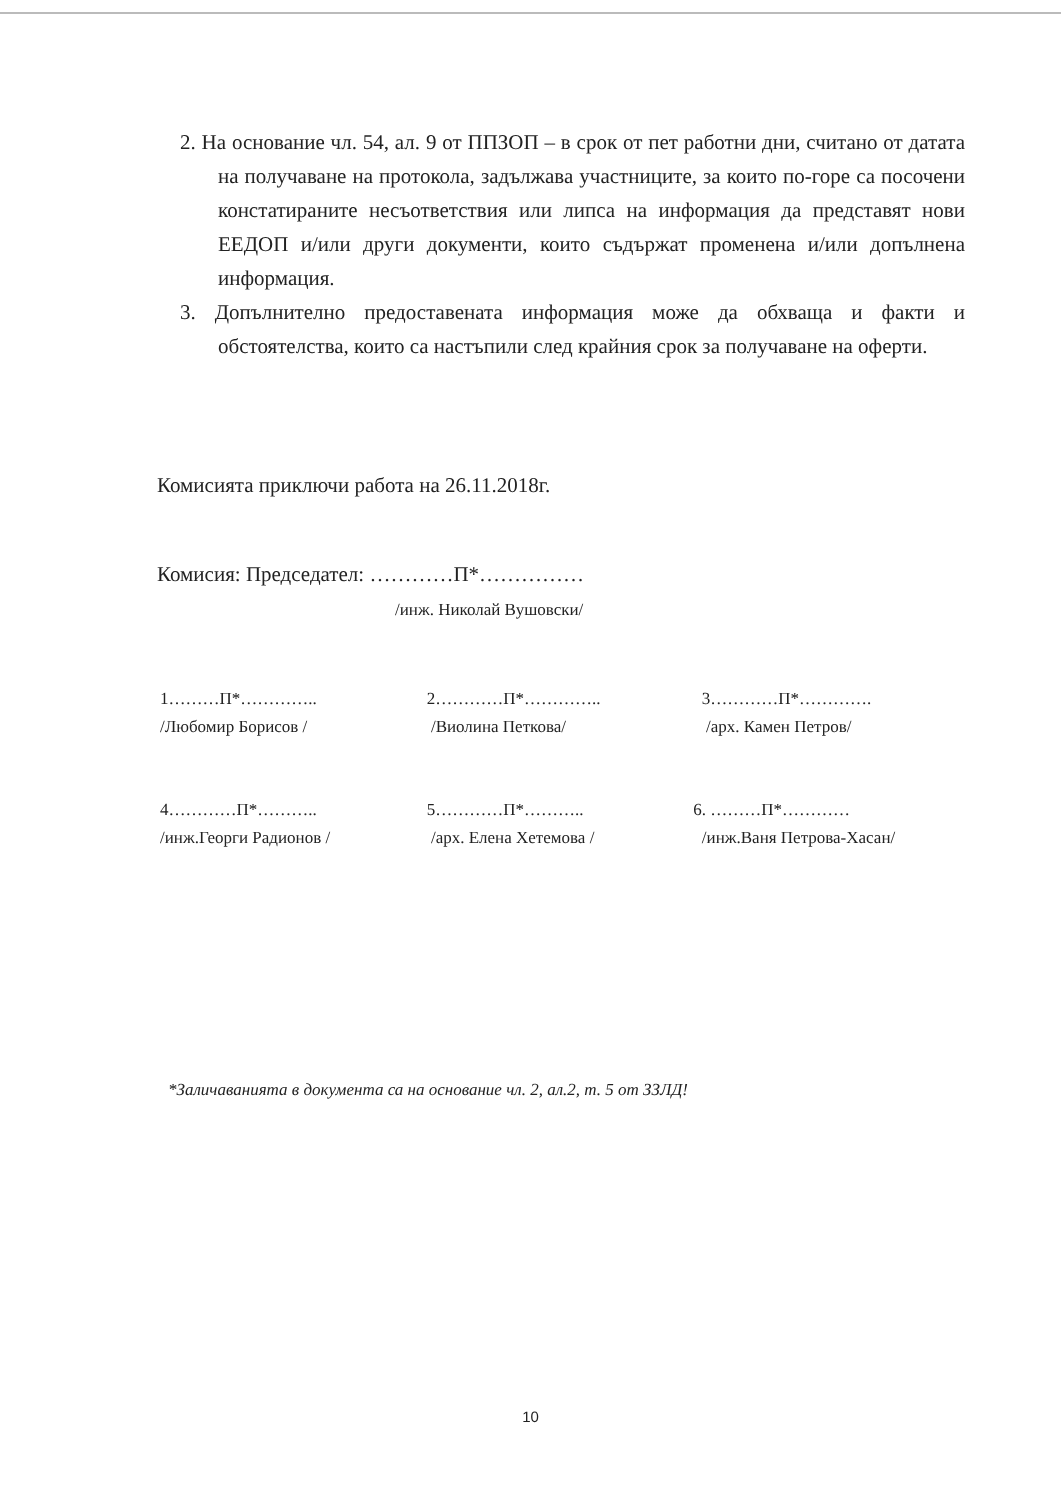2. На основание чл. 54, ал. 9 от ППЗОП – в срок от пет работни дни, считано от датата на получаване на протокола, задължава участниците, за които по-горе са посочени констатираните несъответствия или липса на информация да представят нови ЕЕДОП и/или други документи, които съдържат променена и/или допълнена информация.
3. Допълнително предоставената информация може да обхваща и факти и обстоятелства, които са настъпили след крайния срок за получаване на оферти.
Комисията приключи работа на 26.11.2018г.
Комисия: Председател: …………П*……………
/инж. Николай Вушовски/
1………П*…………..
/Любомир Борисов /
2…………П*…………..
/Виолина Петкова/
3…………П*………….
/арх. Камен Петров/
4…………П*………..
/инж.Георги Радионов /
5…………П*………..
/арх. Елена Хетемова /
6. ………П*…………
/инж.Ваня Петрова-Хасан/
*Заличаванията в документа са на основание чл. 2, ал.2, т. 5 от ЗЗЛД!
10